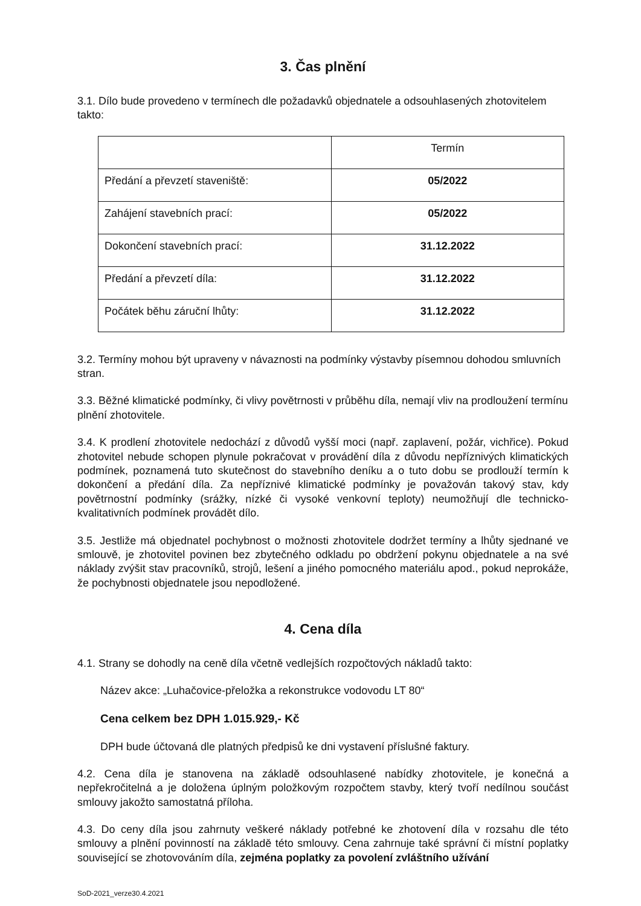3. Čas plnění
3.1. Dílo bude provedeno v termínech dle požadavků objednatele a odsouhlasených zhotovitelem takto:
| | Termín |
| Předání a převzetí staveniště: | 05/2022 |
| Zahájení stavebních prací: | 05/2022 |
| Dokončení stavebních prací: | 31.12.2022 |
| Předání a převzetí díla: | 31.12.2022 |
| Počátek běhu záruční lhůty: | 31.12.2022 |
3.2. Termíny mohou být upraveny v návaznosti na podmínky výstavby písemnou dohodou smluvních stran.
3.3. Běžné klimatické podmínky, či vlivy povětrnosti v průběhu díla, nemají vliv na prodloužení termínu plnění zhotovitele.
3.4. K prodlení zhotovitele nedochází z důvodů vyšší moci (např. zaplavení, požár, vichřice). Pokud zhotovitel nebude schopen plynule pokračovat v provádění díla z důvodu nepříznivých klimatických podmínek, poznamená tuto skutečnost do stavebního deníku a o tuto dobu se prodlouží termín k dokončení a předání díla. Za nepříznivé klimatické podmínky je považován takový stav, kdy povětrnostní podmínky (srážky, nízké či vysoké venkovní teploty) neumožňují dle technicko-kvalitativních podmínek provádět dílo.
3.5. Jestliže má objednatel pochybnost o možnosti zhotovitele dodržet termíny a lhůty sjednané ve smlouvě, je zhotovitel povinen bez zbytečného odkladu po obdržení pokynu objednatele a na své náklady zvýšit stav pracovníků, strojů, lešení a jiného pomocného materiálu apod., pokud neprokáže, že pochybnosti objednatele jsou nepodložené.
4. Cena díla
4.1. Strany se dohodly na ceně díla včetně vedlejších rozpočtových nákladů takto:
Název akce: „Luhačovice-přeložka a rekonstrukce vodovodu LT 80“
Cena celkem bez DPH 1.015.929,- Kč
DPH bude účtovaná dle platných předpisů ke dni vystavení příslušné faktury.
4.2. Cena díla je stanovena na základě odsouhlasené nabídky zhotovitele, je konečná a nepřekročitelná a je doložena úplným položkovým rozpočtem stavby, který tvoří nedílnou součást smlouvy jakožto samostatná příloha.
4.3. Do ceny díla jsou zahrnuty veškeré náklady potřebné ke zhotovení díla v rozsahu dle této smlouvy a plnění povinností na základě této smlouvy. Cena zahrnuje také správní či místní poplatky související se zhotovováním díla, zejména poplatky za povolení zvláštního užívání
SoD-2021_verze30.4.2021